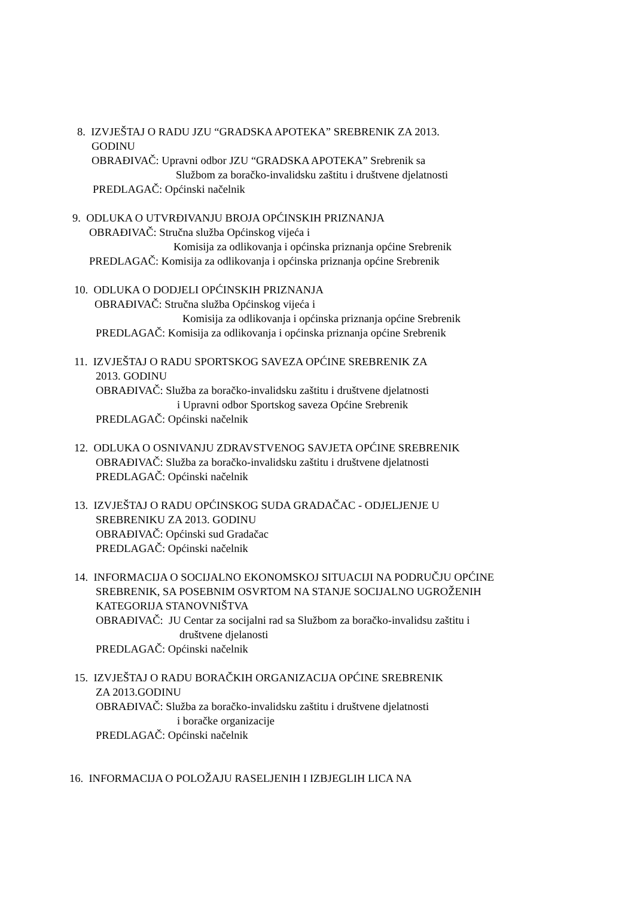8. IZVJEŠTAJ O RADU JZU “GRADSKA APOTEKA” SREBRENIK ZA 2013.
GODINU
OBRAĐIVAČ: Upravni odbor JZU “GRADSKA APOTEKA” Srebrenik sa
Službom za boračko-invalidsku zaštitu i društvene djelatnosti
PREDLAGAČ: Općinski načelnik
9. ODLUKA O UTVRĐIVANJU BROJA OPĆINSKIH PRIZNANJA
OBRAĐIVAČ: Stručna služba Općinskog vijeća i
Komisija za odlikovanja i općinska priznanja općine Srebrenik
PREDLAGAČ: Komisija za odlikovanja i općinska priznanja općine Srebrenik
10. ODLUKA O DODJELI OPĆINSKIH PRIZNANJA
OBRAĐIVAČ: Stručna služba Općinskog vijeća i
Komisija za odlikovanja i općinska priznanja općine Srebrenik
PREDLAGAČ: Komisija za odlikovanja i općinska priznanja općine Srebrenik
11. IZVJEŠTAJ O RADU SPORTSKOG SAVEZA OPĆINE SREBRENIK ZA
2013. GODINU
OBRAĐIVAČ: Služba za boračko-invalidsku zaštitu i društvene djelatnosti
i Upravni odbor Sportskog saveza Općine Srebrenik
PREDLAGAČ: Općinski načelnik
12. ODLUKA O OSNIVANJU ZDRAVSTVENOG SAVJETA OPĆINE SREBRENIK
OBRAĐIVAČ: Služba za boračko-invalidsku zaštitu i društvene djelatnosti
PREDLAGAČ: Općinski načelnik
13. IZVJEŠTAJ O RADU OPĆINSKOG SUDA GRADAČAC - ODJELJENJE U
SREBRENIKU ZA 2013. GODINU
OBRAĐIVAČ: Općinski sud Gradačac
PREDLAGAČ: Općinski načelnik
14. INFORMACIJA O SOCIJALNO EKONOMSKOJ SITUACIJI NA PODRUČJU OPĆINE
SREBRENIK, SA POSEBNIM OSVRTOM NA STANJE SOCIJALNO UGROŽENIH
KATEGORIJA STANOVNIŠTVA
OBRAĐIVAČ: JU Centar za socijalni rad sa Službom za boračko-invalidsu zaštitu i
društvene djelanosti
PREDLAGAČ: Općinski načelnik
15. IZVJEŠTAJ O RADU BORAČKIH ORGANIZACIJA OPĆINE SREBRENIK
ZA 2013.GODINU
OBRAĐIVAČ: Služba za boračko-invalidsku zaštitu i društvene djelatnosti
i boračke organizacije
PREDLAGAČ: Općinski načelnik
16. INFORMACIJA O POLOŽAJU RASELJENIH I IZBJEGLIH LICA NA